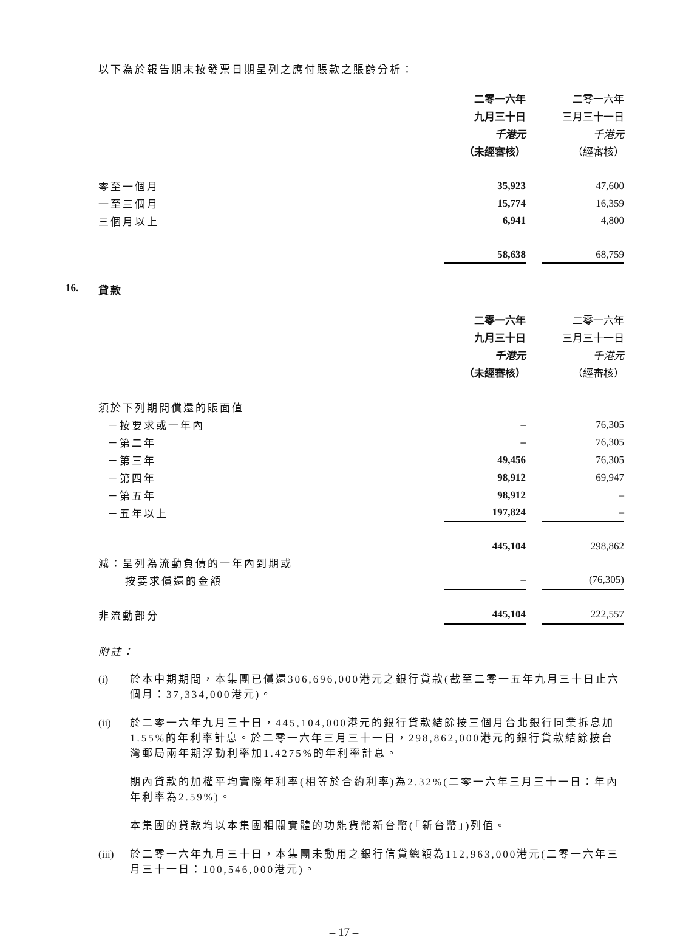以下為於報告期末按發票日期呈列之應付賬款之賬齡分析：
| | 二零一六年 | | 二零一六年 |
| | 九月三十日 | | 三月三十一日 |
| | 千港元 | | 千港元 |
| | （未經審核） | | （經審核） |
| 零至一個月 | 35,923 | | 47,600 |
| 一至三個月 | 15,774 | | 16,359 |
| 三個月以上 | 6,941 | | 4,800 |
| | 58,638 | | 68,759 |
16. 貸款
| | 二零一六年 | | 二零一六年 |
| | 九月三十日 | | 三月三十一日 |
| | 千港元 | | 千港元 |
| | （未經審核） | | （經審核） |
| 須於下列期間償還的賬面值 | | | |
| －按要求或一年內 | – | | 76,305 |
| －第二年 | – | | 76,305 |
| －第三年 | 49,456 | | 76,305 |
| －第四年 | 98,912 | | 69,947 |
| －第五年 | 98,912 | | – |
| －五年以上 | 197,824 | | – |
| | 445,104 | | 298,862 |
| 減：呈列為流動負債的一年內到期或 | | | |
| 按要求償還的金額 | – | | (76,305) |
| 非流動部分 | 445,104 | | 222,557 |
附註：
(i) 於本中期期間，本集團已償還306,696,000港元之銀行貸款(截至二零一五年九月三十日止六個月：37,334,000港元)。
(ii) 於二零一六年九月三十日，445,104,000港元的銀行貸款結餘按三個月台北銀行同業拆息加1.55%的年利率計息。於二零一六年三月三十一日，298,862,000港元的銀行貸款結餘按台灣郵局兩年期浮動利率加1.4275%的年利率計息。
期內貸款的加權平均實際年利率(相等於合約利率)為2.32%(二零一六年三月三十一日：年內年利率為2.59%)。
本集團的貸款均以本集團相關實體的功能貨幣新台幣(「新台幣」)列值。
(iii) 於二零一六年九月三十日，本集團未動用之銀行信貸總額為112,963,000港元(二零一六年三月三十一日：100,546,000港元)。
– 17 –